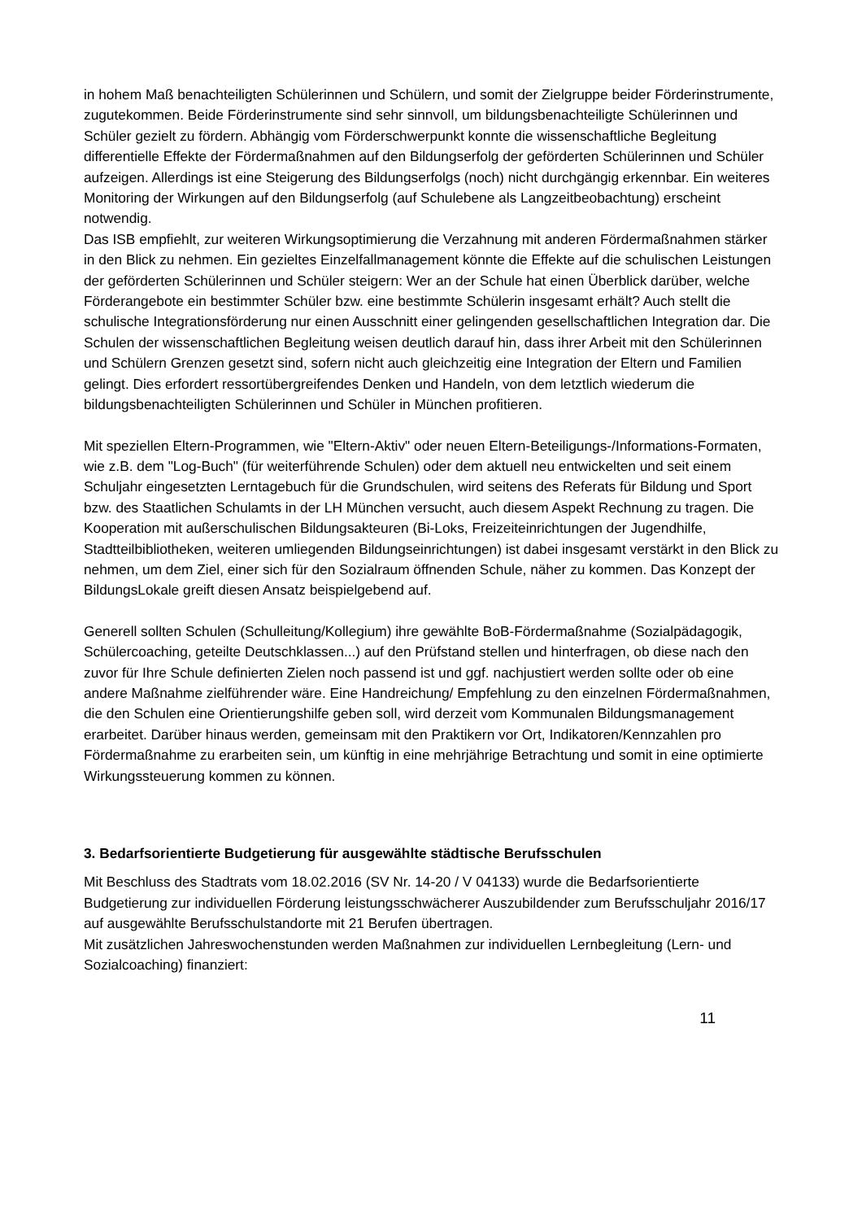in hohem Maß benachteiligten Schülerinnen und Schülern, und somit der Zielgruppe beider Förderinstrumente, zugutekommen. Beide Förderinstrumente sind sehr sinnvoll, um bildungsbenachteiligte Schülerinnen und Schüler gezielt zu fördern. Abhängig vom Förderschwerpunkt konnte die wissenschaftliche Begleitung differentielle Effekte der Fördermaßnahmen auf den Bildungserfolg der geförderten Schülerinnen und Schüler aufzeigen. Allerdings ist eine Steigerung des Bildungserfolgs (noch) nicht durchgängig erkennbar. Ein weiteres Monitoring der Wirkungen auf den Bildungserfolg (auf Schulebene als Langzeitbeobachtung) erscheint notwendig.
Das ISB empfiehlt, zur weiteren Wirkungsoptimierung die Verzahnung mit anderen Fördermaßnahmen stärker in den Blick zu nehmen. Ein gezieltes Einzelfallmanagement könnte die Effekte auf die schulischen Leistungen der geförderten Schülerinnen und Schüler steigern: Wer an der Schule hat einen Überblick darüber, welche Förderangebote ein bestimmter Schüler bzw. eine bestimmte Schülerin insgesamt erhält? Auch stellt die schulische Integrationsförderung nur einen Ausschnitt einer gelingenden gesellschaftlichen Integration dar. Die Schulen der wissenschaftlichen Begleitung weisen deutlich darauf hin, dass ihrer Arbeit mit den Schülerinnen und Schülern Grenzen gesetzt sind, sofern nicht auch gleichzeitig eine Integration der Eltern und Familien gelingt. Dies erfordert ressortübergreifendes Denken und Handeln, von dem letztlich wiederum die bildungsbenachteiligten Schülerinnen und Schüler in München profitieren.
Mit speziellen Eltern-Programmen, wie "Eltern-Aktiv" oder neuen Eltern-Beteiligungs-/Informations-Formaten, wie z.B. dem "Log-Buch" (für weiterführende Schulen) oder dem aktuell neu entwickelten und seit einem Schuljahr eingesetzten Lerntagebuch für die Grundschulen, wird seitens des Referats für Bildung und Sport bzw. des Staatlichen Schulamts in der LH München versucht, auch diesem Aspekt Rechnung zu tragen. Die Kooperation mit außerschulischen Bildungsakteuren (Bi-Loks, Freizeiteinrichtungen der Jugendhilfe, Stadtteilbibliotheken, weiteren umliegenden Bildungseinrichtungen) ist dabei insgesamt verstärkt in den Blick zu nehmen, um dem Ziel, einer sich für den Sozialraum öffnenden Schule, näher zu kommen. Das Konzept der BildungsLokale greift diesen Ansatz beispielgebend auf.
Generell sollten Schulen (Schulleitung/Kollegium) ihre gewählte BoB-Fördermaßnahme (Sozialpädagogik, Schülercoaching, geteilte Deutschklassen...) auf den Prüfstand stellen und hinterfragen, ob diese nach den zuvor für Ihre Schule definierten Zielen noch passend ist und ggf. nachjustiert werden sollte oder ob eine andere Maßnahme zielführender wäre. Eine Handreichung/ Empfehlung zu den einzelnen Fördermaßnahmen, die den Schulen eine Orientierungshilfe geben soll, wird derzeit vom Kommunalen Bildungsmanagement erarbeitet. Darüber hinaus werden, gemeinsam mit den Praktikern vor Ort, Indikatoren/Kennzahlen pro Fördermaßnahme zu erarbeiten sein, um künftig in eine mehrjährige Betrachtung und somit in eine optimierte Wirkungssteuerung kommen zu können.
3. Bedarfsorientierte Budgetierung für ausgewählte städtische Berufsschulen
Mit Beschluss des Stadtrats vom 18.02.2016 (SV Nr. 14-20 / V 04133) wurde die Bedarfsorientierte Budgetierung zur individuellen Förderung leistungsschwächerer Auszubildender zum Berufsschuljahr 2016/17 auf ausgewählte Berufsschulstandorte mit 21 Berufen übertragen.
Mit zusätzlichen Jahreswochenstunden werden Maßnahmen zur individuellen Lernbegleitung (Lern- und Sozialcoaching) finanziert:
11